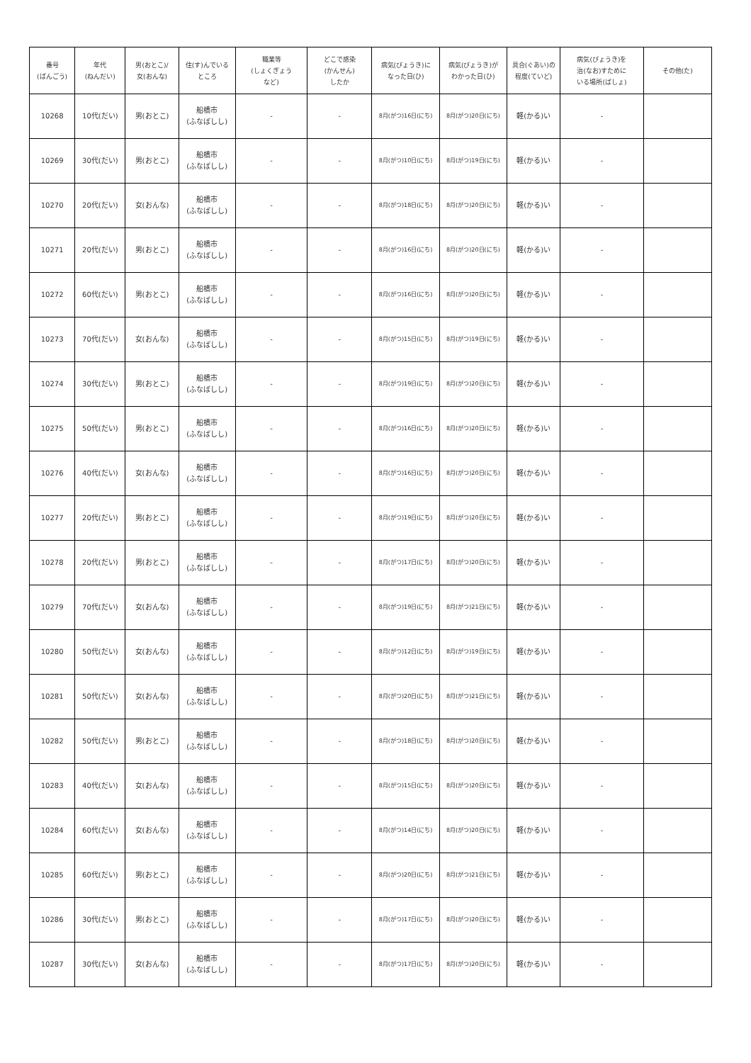| 番号 (ばんごう) | 年代 (ねんだい) | 男(おとこ)/ 女(おんな) | 住(す)んでいる ところ | 職業等 (しょくぎょう など) | どこで感染 (かんせん) したか | 病気(びょうき)に なった日(ひ) | 病気(びょうき)が わかった日(ひ) | 具合(ぐあい)の 程度(ていど) | 病気(びょうき)を 治(なお)すために いる場所(ばしょ) | その他(た) |
| --- | --- | --- | --- | --- | --- | --- | --- | --- | --- | --- |
| 10268 | 10代(だい) | 男(おとこ) | 船橋市 (ふなばしし) | - | - | 8月(がつ)16日(にち) | 8月(がつ)20日(にち) | 軽(かる)い | - | |
| 10269 | 30代(だい) | 男(おとこ) | 船橋市 (ふなばしし) | - | - | 8月(がつ)10日(にち) | 8月(がつ)19日(にち) | 軽(かる)い | - | |
| 10270 | 20代(だい) | 女(おんな) | 船橋市 (ふなばしし) | - | - | 8月(がつ)18日(にち) | 8月(がつ)20日(にち) | 軽(かる)い | - | |
| 10271 | 20代(だい) | 男(おとこ) | 船橋市 (ふなばしし) | - | - | 8月(がつ)16日(にち) | 8月(がつ)20日(にち) | 軽(かる)い | - | |
| 10272 | 60代(だい) | 男(おとこ) | 船橋市 (ふなばしし) | - | - | 8月(がつ)16日(にち) | 8月(がつ)20日(にち) | 軽(かる)い | - | |
| 10273 | 70代(だい) | 女(おんな) | 船橋市 (ふなばしし) | - | - | 8月(がつ)15日(にち) | 8月(がつ)19日(にち) | 軽(かる)い | - | |
| 10274 | 30代(だい) | 男(おとこ) | 船橋市 (ふなばしし) | - | - | 8月(がつ)19日(にち) | 8月(がつ)20日(にち) | 軽(かる)い | - | |
| 10275 | 50代(だい) | 男(おとこ) | 船橋市 (ふなばしし) | - | - | 8月(がつ)16日(にち) | 8月(がつ)20日(にち) | 軽(かる)い | - | |
| 10276 | 40代(だい) | 女(おんな) | 船橋市 (ふなばしし) | - | - | 8月(がつ)16日(にち) | 8月(がつ)20日(にち) | 軽(かる)い | - | |
| 10277 | 20代(だい) | 男(おとこ) | 船橋市 (ふなばしし) | - | - | 8月(がつ)19日(にち) | 8月(がつ)20日(にち) | 軽(かる)い | - | |
| 10278 | 20代(だい) | 男(おとこ) | 船橋市 (ふなばしし) | - | - | 8月(がつ)17日(にち) | 8月(がつ)20日(にち) | 軽(かる)い | - | |
| 10279 | 70代(だい) | 女(おんな) | 船橋市 (ふなばしし) | - | - | 8月(がつ)19日(にち) | 8月(がつ)21日(にち) | 軽(かる)い | - | |
| 10280 | 50代(だい) | 女(おんな) | 船橋市 (ふなばしし) | - | - | 8月(がつ)12日(にち) | 8月(がつ)19日(にち) | 軽(かる)い | - | |
| 10281 | 50代(だい) | 女(おんな) | 船橋市 (ふなばしし) | - | - | 8月(がつ)20日(にち) | 8月(がつ)21日(にち) | 軽(かる)い | - | |
| 10282 | 50代(だい) | 男(おとこ) | 船橋市 (ふなばしし) | - | - | 8月(がつ)18日(にち) | 8月(がつ)20日(にち) | 軽(かる)い | - | |
| 10283 | 40代(だい) | 女(おんな) | 船橋市 (ふなばしし) | - | - | 8月(がつ)15日(にち) | 8月(がつ)20日(にち) | 軽(かる)い | - | |
| 10284 | 60代(だい) | 女(おんな) | 船橋市 (ふなばしし) | - | - | 8月(がつ)14日(にち) | 8月(がつ)20日(にち) | 軽(かる)い | - | |
| 10285 | 60代(だい) | 男(おとこ) | 船橋市 (ふなばしし) | - | - | 8月(がつ)20日(にち) | 8月(がつ)21日(にち) | 軽(かる)い | - | |
| 10286 | 30代(だい) | 男(おとこ) | 船橋市 (ふなばしし) | - | - | 8月(がつ)17日(にち) | 8月(がつ)20日(にち) | 軽(かる)い | - | |
| 10287 | 30代(だい) | 女(おんな) | 船橋市 (ふなばしし) | - | - | 8月(がつ)17日(にち) | 8月(がつ)20日(にち) | 軽(かる)い | - | |